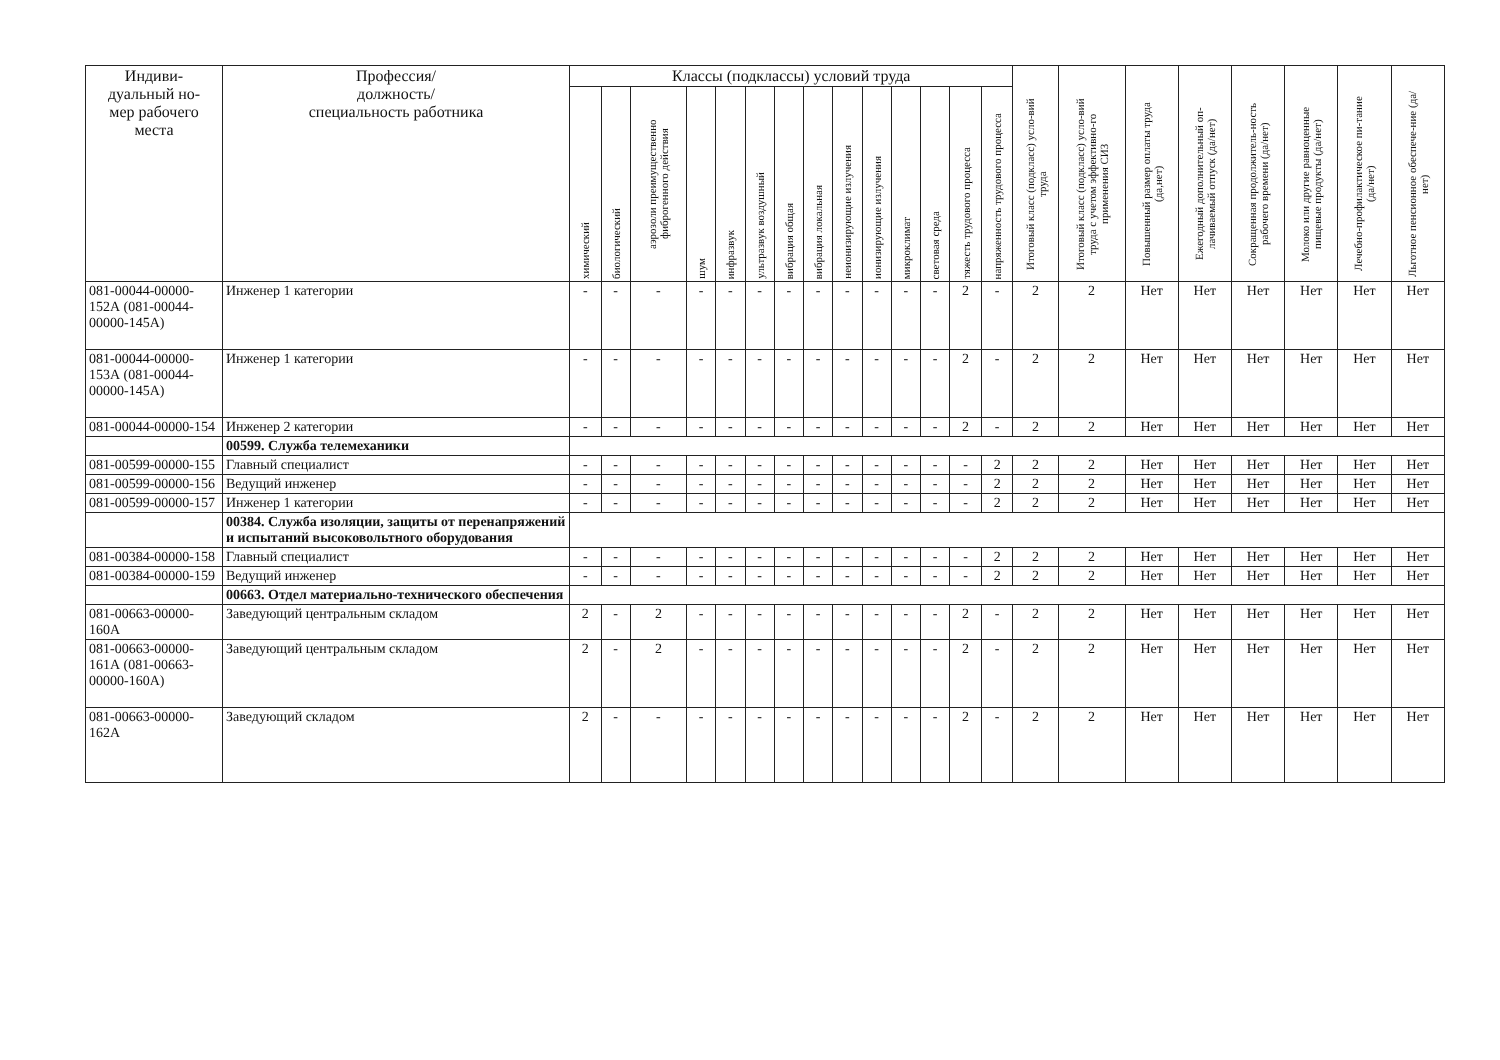| Индиви- дуальный но- мер рабочего места | Профессия/ должность/ специальность работника | Классы (подклассы) условий труда | | | | | | | | | | | | | | Итоговый класс (подкласс) усло-вий труда | Итоговый класс (подкласс) усло-вий труда с учетом эффективно-го применения СИЗ | Повышенный размер оплаты труда (да,нет) | Ежегодный дополнительный оп-лачиваемый отпуск (да/нет) | Сокращенная продолжитель-ность рабочего времени (да/нет) | Молоко или другие равноценные пищевые продукты (да/нет) | Лечебно-профилактическое пи-тание (да/нет) | Льготное пенсионное обеспече-ние (да/нет) |
| --- | --- | --- | --- | --- | --- | --- | --- | --- | --- | --- | --- | --- | --- | --- | --- | --- | --- | --- | --- | --- | --- | --- | --- |
| | | химический | биологический | аэрозоли преимущественно фиброгенного действия | шум | инфразвук | ультразвук воздушный | вибрация общая | вибрация локальная | неионизирующие излучения | ионизирующие излучения | микроклимат | световая среда | тяжесть трудового процесса | напряженность трудового процесса | | | | | | | | |
| 081-00044-00000-152А (081-00044-00000-145А) | Инженер 1 категории | - | - | - | - | - | - | - | - | - | - | - | - | 2 | - | 2 | 2 | Нет | Нет | Нет | Нет | Нет | Нет |
| 081-00044-00000-153А (081-00044-00000-145А) | Инженер 1 категории | - | - | - | - | - | - | - | - | - | - | - | - | 2 | - | 2 | 2 | Нет | Нет | Нет | Нет | Нет | Нет |
| 081-00044-00000-154 | Инженер 2 категории | - | - | - | - | - | - | - | - | - | - | - | - | 2 | - | 2 | 2 | Нет | Нет | Нет | Нет | Нет | Нет |
| | 00599. Служба телемеханики | | | | | | | | | | | | | | | | | | | | | | |
| 081-00599-00000-155 | Главный специалист | - | - | - | - | - | - | - | - | - | - | - | - | - | 2 | 2 | 2 | Нет | Нет | Нет | Нет | Нет | Нет |
| 081-00599-00000-156 | Ведущий инженер | - | - | - | - | - | - | - | - | - | - | - | - | - | 2 | 2 | 2 | Нет | Нет | Нет | Нет | Нет | Нет |
| 081-00599-00000-157 | Инженер 1 категории | - | - | - | - | - | - | - | - | - | - | - | - | - | 2 | 2 | 2 | Нет | Нет | Нет | Нет | Нет | Нет |
| | 00384. Служба изоляции, защиты от перенапряжений и испытаний высоковольтного оборудования | | | | | | | | | | | | | | | | | | | | | | |
| 081-00384-00000-158 | Главный специалист | - | - | - | - | - | - | - | - | - | - | - | - | - | 2 | 2 | 2 | Нет | Нет | Нет | Нет | Нет | Нет |
| 081-00384-00000-159 | Ведущий инженер | - | - | - | - | - | - | - | - | - | - | - | - | - | 2 | 2 | 2 | Нет | Нет | Нет | Нет | Нет | Нет |
| | 00663. Отдел материально-технического обеспечения | | | | | | | | | | | | | | | | | | | | | | |
| 081-00663-00000-160А | Заведующий центральным складом | 2 | - | 2 | - | - | - | - | - | - | - | - | - | 2 | - | 2 | 2 | Нет | Нет | Нет | Нет | Нет | Нет |
| 081-00663-00000-161А (081-00663-00000-160А) | Заведующий центральным складом | 2 | - | 2 | - | - | - | - | - | - | - | - | - | 2 | - | 2 | 2 | Нет | Нет | Нет | Нет | Нет | Нет |
| 081-00663-00000-162А | Заведующий складом | 2 | - | - | - | - | - | - | - | - | - | - | - | 2 | - | 2 | 2 | Нет | Нет | Нет | Нет | Нет | Нет |